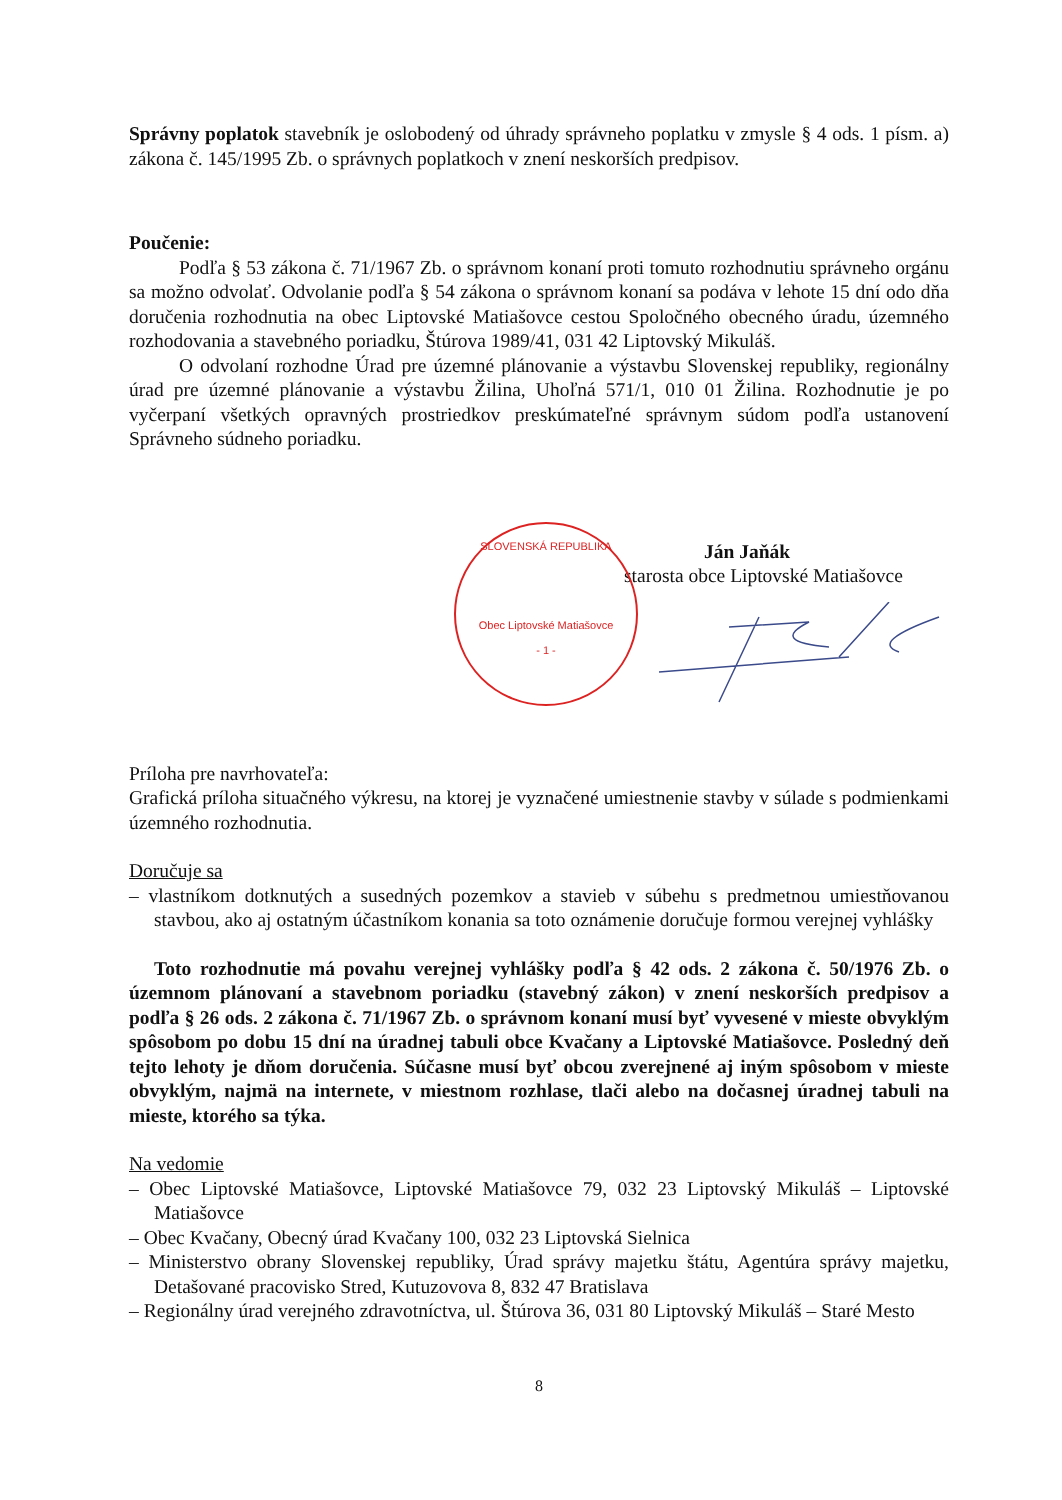Správny poplatok stavebník je oslobodený od úhrady správneho poplatku v zmysle § 4 ods. 1 písm. a) zákona č. 145/1995 Zb. o správnych poplatkoch v znení neskorších predpisov.
Poučenie:
Podľa § 53 zákona č. 71/1967 Zb. o správnom konaní proti tomuto rozhodnutiu správneho orgánu sa možno odvolať. Odvolanie podľa § 54 zákona o správnom konaní sa podáva v lehote 15 dní odo dňa doručenia rozhodnutia na obec Liptovské Matiašovce cestou Spoločného obecného úradu, územného rozhodovania a stavebného poriadku, Štúrova 1989/41, 031 42 Liptovský Mikuláš.
O odvolaní rozhodne Úrad pre územné plánovanie a výstavbu Slovenskej republiky, regionálny úrad pre územné plánovanie a výstavbu Žilina, Uhoľná 571/1, 010 01 Žilina. Rozhodnutie je po vyčerpaní všetkých opravných prostriedkov preskúmateľné správnym súdom podľa ustanovení Správneho súdneho poriadku.
SLOVENSKÁ REPUBLIKA
Obec Liptovské Matiašovce
- 1 -
Ján Jaňák
starosta obce Liptovské Matiašovce
Príloha pre navrhovateľa:
Grafická príloha situačného výkresu, na ktorej je vyznačené umiestnenie stavby v súlade s podmienkami územného rozhodnutia.
Doručuje sa
– vlastníkom dotknutých a susedných pozemkov a stavieb v súbehu s predmetnou umiestňovanou stavbou, ako aj ostatným účastníkom konania sa toto oznámenie doručuje formou verejnej vyhlášky
Toto rozhodnutie má povahu verejnej vyhlášky podľa § 42 ods. 2 zákona č. 50/1976 Zb. o územnom plánovaní a stavebnom poriadku (stavebný zákon) v znení neskorších predpisov a podľa § 26 ods. 2 zákona č. 71/1967 Zb. o správnom konaní musí byť vyvesené v mieste obvyklým spôsobom po dobu 15 dní na úradnej tabuli obce Kvačany a Liptovské Matiašovce. Posledný deň tejto lehoty je dňom doručenia. Súčasne musí byť obcou zverejnené aj iným spôsobom v mieste obvyklým, najmä na internete, v miestnom rozhlase, tlači alebo na dočasnej úradnej tabuli na mieste, ktorého sa týka.
Na vedomie
– Obec Liptovské Matiašovce, Liptovské Matiašovce 79, 032 23 Liptovský Mikuláš – Liptovské Matiašovce
– Obec Kvačany, Obecný úrad Kvačany 100, 032 23 Liptovská Sielnica
– Ministerstvo obrany Slovenskej republiky, Úrad správy majetku štátu, Agentúra správy majetku, Detašované pracovisko Stred, Kutuzovova 8, 832 47 Bratislava
– Regionálny úrad verejného zdravotníctva, ul. Štúrova 36, 031 80 Liptovský Mikuláš – Staré Mesto
8